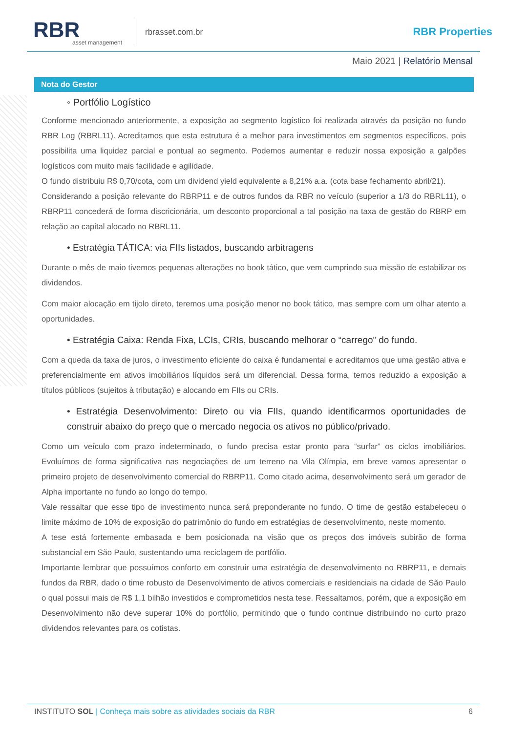RBR
asset management
rbrasset.com.br
RBR Properties
Maio 2021 | Relatório Mensal
Nota do Gestor
◦ Portfólio Logístico
Conforme mencionado anteriormente, a exposição ao segmento logístico foi realizada através da posição no fundo RBR Log (RBRL11). Acreditamos que esta estrutura é a melhor para investimentos em segmentos específicos, pois possibilita uma liquidez parcial e pontual ao segmento. Podemos aumentar e reduzir nossa exposição a galpões logísticos com muito mais facilidade e agilidade.
O fundo distribuiu R$ 0,70/cota, com um dividend yield equivalente a 8,21% a.a. (cota base fechamento abril/21).
Considerando a posição relevante do RBRP11 e de outros fundos da RBR no veículo (superior a 1/3 do RBRL11), o RBRP11 concederá de forma discricionária, um desconto proporcional a tal posição na taxa de gestão do RBRP em relação ao capital alocado no RBRL11.
• Estratégia TÁTICA: via FIIs listados, buscando arbitragens
Durante o mês de maio tivemos pequenas alterações no book tático, que vem cumprindo sua missão de estabilizar os dividendos.
Com maior alocação em tijolo direto, teremos uma posição menor no book tático, mas sempre com um olhar atento a oportunidades.
• Estratégia Caixa: Renda Fixa, LCIs, CRIs, buscando melhorar o “carrego” do fundo.
Com a queda da taxa de juros, o investimento eficiente do caixa é fundamental e acreditamos que uma gestão ativa e preferencialmente em ativos imobiliários líquidos será um diferencial. Dessa forma, temos reduzido a exposição a títulos públicos (sujeitos à tributação) e alocando em FIIs ou CRIs.
• Estratégia Desenvolvimento: Direto ou via FIIs, quando identificarmos oportunidades de construir abaixo do preço que o mercado negocia os ativos no público/privado.
Como um veículo com prazo indeterminado, o fundo precisa estar pronto para “surfar” os ciclos imobiliários. Evoluímos de forma significativa nas negociações de um terreno na Vila Olímpia, em breve vamos apresentar o primeiro projeto de desenvolvimento comercial do RBRP11. Como citado acima, desenvolvimento será um gerador de Alpha importante no fundo ao longo do tempo.
Vale ressaltar que esse tipo de investimento nunca será preponderante no fundo. O time de gestão estabeleceu o limite máximo de 10% de exposição do patrimônio do fundo em estratégias de desenvolvimento, neste momento.
A tese está fortemente embasada e bem posicionada na visão que os preços dos imóveis subirão de forma substancial em São Paulo, sustentando uma reciclagem de portfólio.
Importante lembrar que possuímos conforto em construir uma estratégia de desenvolvimento no RBRP11, e demais fundos da RBR, dado o time robusto de Desenvolvimento de ativos comerciais e residenciais na cidade de São Paulo o qual possui mais de R$ 1,1 bilhão investidos e comprometidos nesta tese. Ressaltamos, porém, que a exposição em Desenvolvimento não deve superar 10% do portfólio, permitindo que o fundo continue distribuindo no curto prazo dividendos relevantes para os cotistas.
INSTITUTO SOL | Conheça mais sobre as atividades sociais da RBR
6